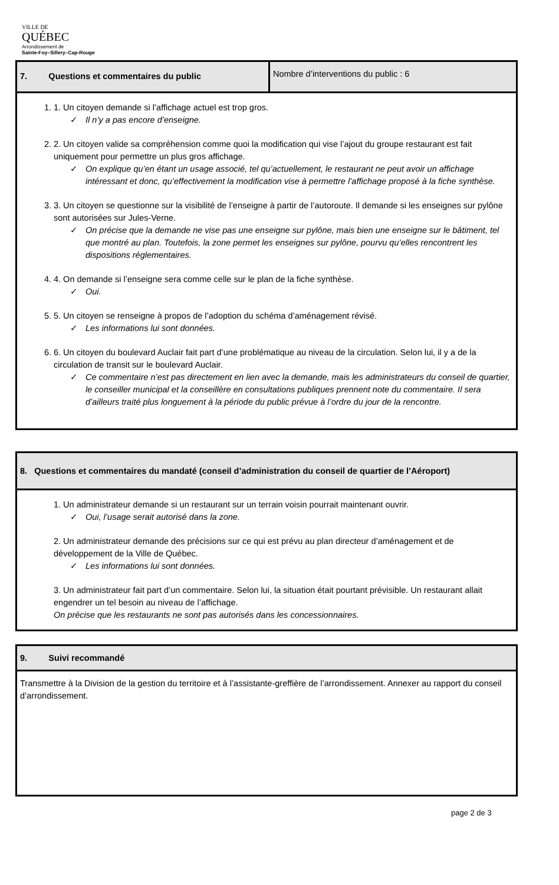VILLE DE
QUÉBEC
Arrondissement de
Sainte-Foy–Sillery–Cap-Rouge
7. Questions et commentaires du public
Nombre d’interventions du public : 6
1. 1. Un citoyen demande si l’affichage actuel est trop gros.
✓ Il n’y a pas encore d’enseigne.
2. 2. Un citoyen valide sa compréhension comme quoi la modification qui vise l’ajout du groupe restaurant est fait uniquement pour permettre un plus gros affichage.
✓ On explique qu’en étant un usage associé, tel qu’actuellement, le restaurant ne peut avoir un affichage intéressant et donc, qu’effectivement la modification vise à permettre l’affichage proposé à la fiche synthèse.
3. 3. Un citoyen se questionne sur la visibilité de l’enseigne à partir de l’autoroute. Il demande si les enseignes sur pylône sont autorisées sur Jules-Verne.
✓ On précise que la demande ne vise pas une enseigne sur pylône, mais bien une enseigne sur le bâtiment, tel que montré au plan. Toutefois, la zone permet les enseignes sur pylône, pourvu qu’elles rencontrent les dispositions réglementaires.
4. 4. On demande si l’enseigne sera comme celle sur le plan de la fiche synthèse.
✓ Oui.
5. 5. Un citoyen se renseigne à propos de l’adoption du schéma d’aménagement révisé.
✓ Les informations lui sont données.
6. 6. Un citoyen du boulevard Auclair fait part d’une problématique au niveau de la circulation. Selon lui, il y a de la circulation de transit sur le boulevard Auclair.
✓ Ce commentaire n’est pas directement en lien avec la demande, mais les administrateurs du conseil de quartier, le conseiller municipal et la conseillère en consultations publiques prennent note du commentaire. Il sera d’ailleurs traité plus longuement à la période du public prévue à l’ordre du jour de la rencontre.
8. Questions et commentaires du mandaté (conseil d’administration du conseil de quartier de l’Aéroport)
1. Un administrateur demande si un restaurant sur un terrain voisin pourrait maintenant ouvrir.
✓ Oui, l’usage serait autorisé dans la zone.
2. Un administrateur demande des précisions sur ce qui est prévu au plan directeur d’aménagement et de développement de la Ville de Québec.
✓ Les informations lui sont données.
3. Un administrateur fait part d’un commentaire. Selon lui, la situation était pourtant prévisible. Un restaurant allait engendrer un tel besoin au niveau de l’affichage.
On précise que les restaurants ne sont pas autorisés dans les concessionnaires.
9. Suivi recommandé
Transmettre à la Division de la gestion du territoire et à l’assistante-greffière de l’arrondissement. Annexer au rapport du conseil d’arrondissement.
page 2 de 3